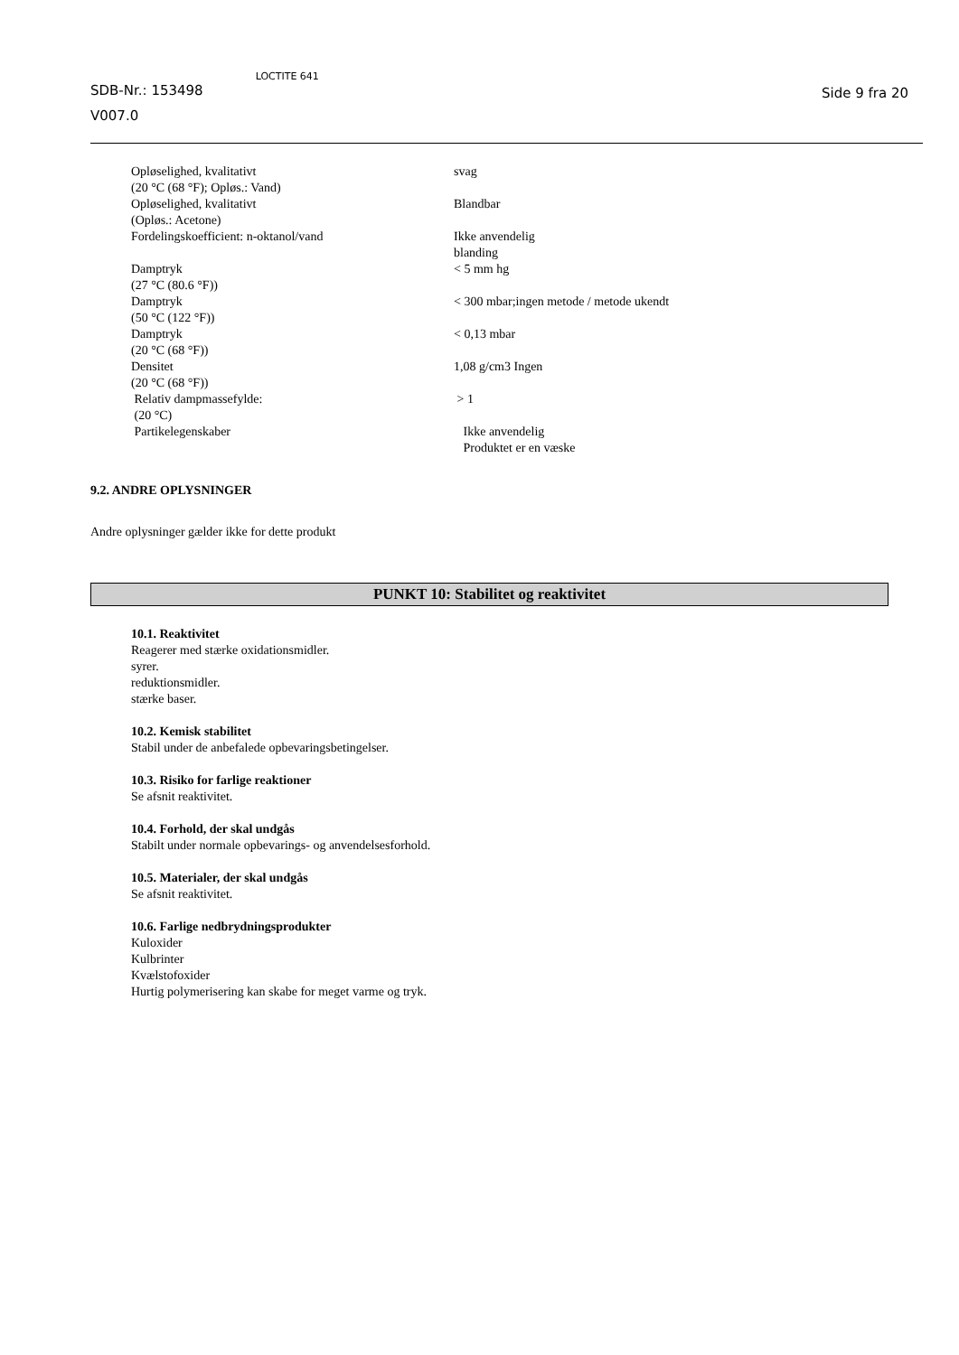SDB-Nr.: 153498
V007.0
LOCTITE 641
Side 9 fra 20
| Opløselighed, kvalitativt (20 °C (68 °F); Opløs.: Vand) | svag |
| Opløselighed, kvalitativt (Opløs.: Acetone) | Blandbar |
| Fordelingskoefficient: n-oktanol/vand | Ikke anvendelig blanding |
| Damptryk (27 °C (80.6 °F)) | < 5 mm hg |
| Damptryk (50 °C (122 °F)) | < 300 mbar;ingen metode / metode ukendt |
| Damptryk (20 °C (68 °F)) | < 0,13 mbar |
| Densitet (20 °C (68 °F)) | 1,08 g/cm3 Ingen |
| Relativ dampmassefylde: (20 °C) | > 1 |
| Partikelegenskaber | Ikke anvendelig Produktet er en væske |
9.2. ANDRE OPLYSNINGER
Andre oplysninger gælder ikke for dette produkt
PUNKT 10: Stabilitet og reaktivitet
10.1. Reaktivitet
Reagerer med stærke oxidationsmidler.
syrer.
reduktionsmidler.
stærke baser.
10.2. Kemisk stabilitet
Stabil under de anbefalede opbevaringsbetingelser.
10.3. Risiko for farlige reaktioner
Se afsnit reaktivitet.
10.4. Forhold, der skal undgås
Stabilt under normale opbevarings- og anvendelsesforhold.
10.5. Materialer, der skal undgås
Se afsnit reaktivitet.
10.6. Farlige nedbrydningsprodukter
Kuloxider
Kulbrinter
Kvælstofoxider
Hurtig polymerisering kan skabe for meget varme og tryk.